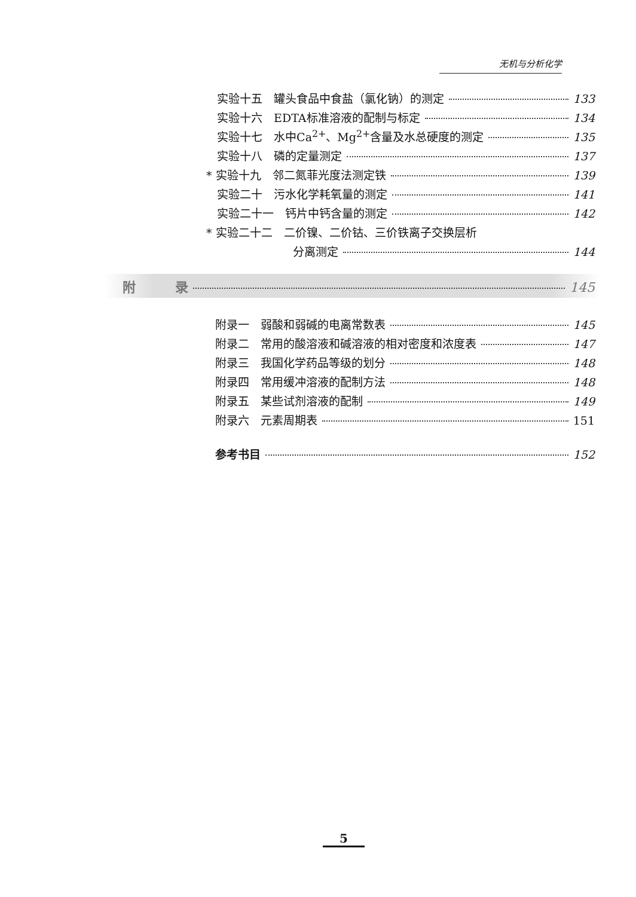无机与分析化学
实验十五　罐头食品中食盐（氯化钠）的测定 133
实验十六　EDTA标准溶液的配制与标定 134
实验十七　水中Ca<sup>2+</sup>、Mg<sup>2+</sup>含量及水总硬度的测定 135
实验十八　磷的定量测定 137
* 实验十九　邻二氮菲光度法测定铁 139
实验二十　污水化学耗氧量的测定 141
实验二十一　钙片中钙含量的测定 142
* 实验二十二　二价镍、二价钴、三价铁离子交换层析
分离测定 144
附　　　录 145
附录一　弱酸和弱碱的电离常数表 145
附录二　常用的酸溶液和碱溶液的相对密度和浓度表 147
附录三　我国化学药品等级的划分 148
附录四　常用缓冲溶液的配制方法 148
附录五　某些试剂溶液的配制 149
附录六　元素周期表 151
参考书目 152
5